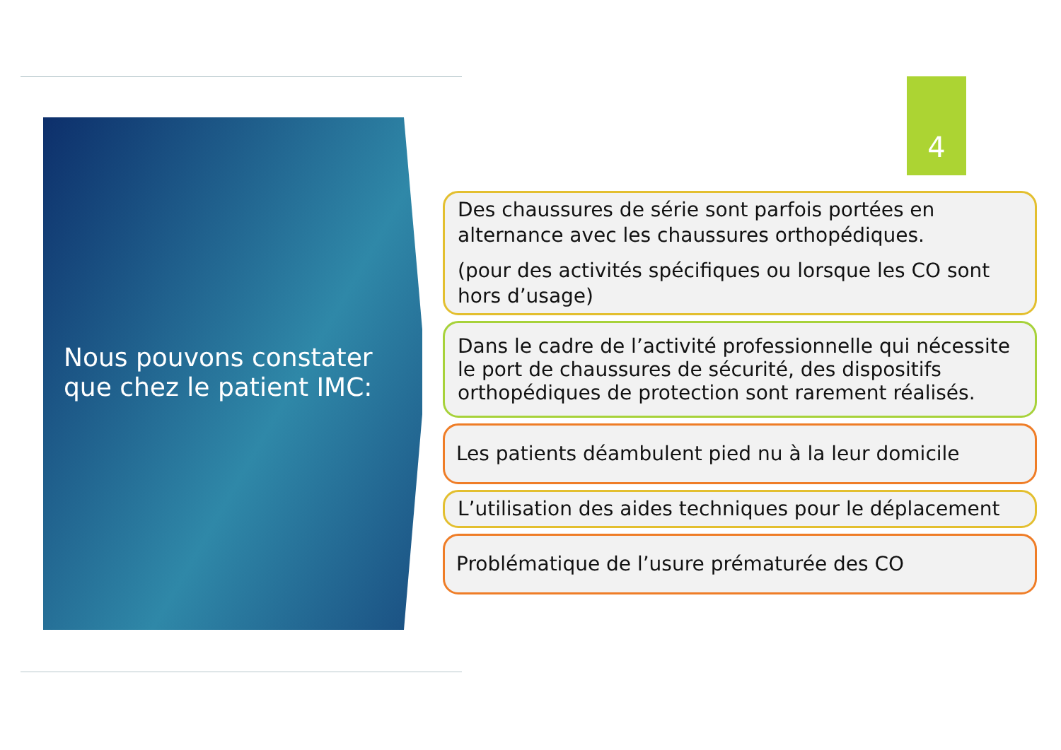Nous pouvons constater que chez le patient IMC:
4
Des chaussures de série sont parfois portées en alternance avec les chaussures orthopédiques.
(pour des activités spécifiques ou lorsque les CO sont hors d’usage)
Dans le cadre de l’activité professionnelle qui nécessite le port de chaussures de sécurité, des dispositifs orthopédiques de protection sont rarement réalisés.
Les patients déambulent pied nu à la leur domicile
L’utilisation des aides techniques pour le déplacement
Problématique de l’usure prématurée des CO